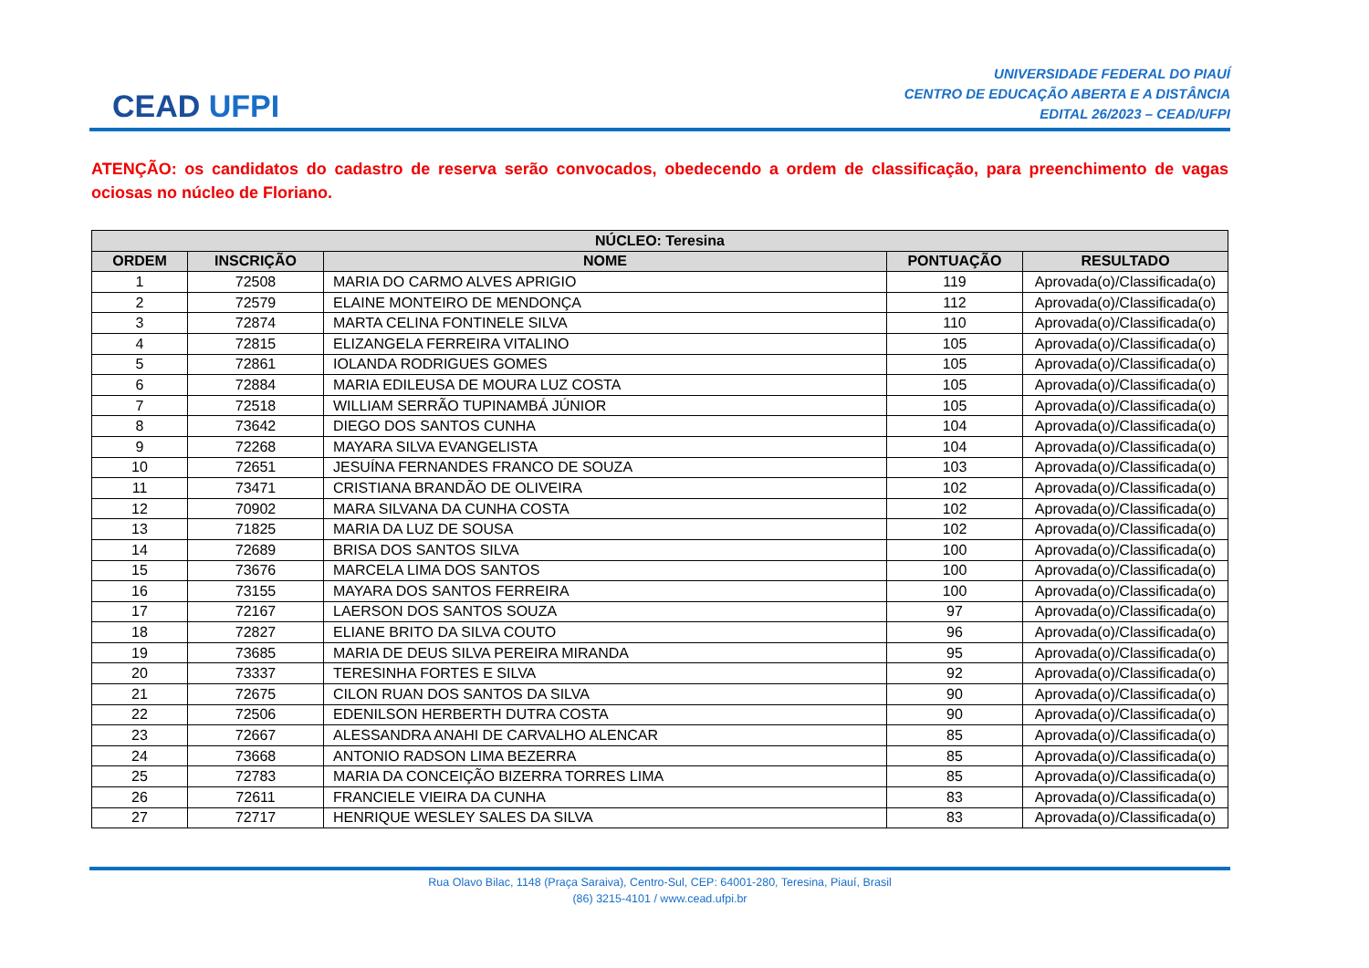CEAD UFPI
UNIVERSIDADE FEDERAL DO PIAUÍ
CENTRO DE EDUCAÇÃO ABERTA E A DISTÂNCIA
EDITAL 26/2023 – CEAD/UFPI
ATENÇÃO: os candidatos do cadastro de reserva serão convocados, obedecendo a ordem de classificação, para preenchimento de vagas ociosas no núcleo de Floriano.
| NÚCLEO: Teresina | | | | |
| --- | --- | --- | --- | --- |
| ORDEM | INSCRIÇÃO | NOME | PONTUAÇÃO | RESULTADO |
| 1 | 72508 | MARIA DO CARMO ALVES APRIGIO | 119 | Aprovada(o)/Classificada(o) |
| 2 | 72579 | ELAINE MONTEIRO DE MENDONÇA | 112 | Aprovada(o)/Classificada(o) |
| 3 | 72874 | MARTA CELINA FONTINELE SILVA | 110 | Aprovada(o)/Classificada(o) |
| 4 | 72815 | ELIZANGELA FERREIRA VITALINO | 105 | Aprovada(o)/Classificada(o) |
| 5 | 72861 | IOLANDA RODRIGUES GOMES | 105 | Aprovada(o)/Classificada(o) |
| 6 | 72884 | MARIA EDILEUSA DE MOURA LUZ COSTA | 105 | Aprovada(o)/Classificada(o) |
| 7 | 72518 | WILLIAM SERRÃO TUPINAMBÁ JÚNIOR | 105 | Aprovada(o)/Classificada(o) |
| 8 | 73642 | DIEGO DOS SANTOS CUNHA | 104 | Aprovada(o)/Classificada(o) |
| 9 | 72268 | MAYARA SILVA EVANGELISTA | 104 | Aprovada(o)/Classificada(o) |
| 10 | 72651 | JESUÍNA FERNANDES FRANCO DE SOUZA | 103 | Aprovada(o)/Classificada(o) |
| 11 | 73471 | CRISTIANA BRANDÃO DE OLIVEIRA | 102 | Aprovada(o)/Classificada(o) |
| 12 | 70902 | MARA SILVANA DA CUNHA COSTA | 102 | Aprovada(o)/Classificada(o) |
| 13 | 71825 | MARIA DA LUZ DE SOUSA | 102 | Aprovada(o)/Classificada(o) |
| 14 | 72689 | BRISA DOS SANTOS SILVA | 100 | Aprovada(o)/Classificada(o) |
| 15 | 73676 | MARCELA LIMA DOS SANTOS | 100 | Aprovada(o)/Classificada(o) |
| 16 | 73155 | MAYARA DOS SANTOS FERREIRA | 100 | Aprovada(o)/Classificada(o) |
| 17 | 72167 | LAERSON DOS SANTOS SOUZA | 97 | Aprovada(o)/Classificada(o) |
| 18 | 72827 | ELIANE BRITO DA SILVA COUTO | 96 | Aprovada(o)/Classificada(o) |
| 19 | 73685 | MARIA DE DEUS SILVA PEREIRA MIRANDA | 95 | Aprovada(o)/Classificada(o) |
| 20 | 73337 | TERESINHA FORTES E SILVA | 92 | Aprovada(o)/Classificada(o) |
| 21 | 72675 | CILON RUAN DOS SANTOS DA SILVA | 90 | Aprovada(o)/Classificada(o) |
| 22 | 72506 | EDENILSON HERBERTH DUTRA COSTA | 90 | Aprovada(o)/Classificada(o) |
| 23 | 72667 | ALESSANDRA ANAHI DE CARVALHO ALENCAR | 85 | Aprovada(o)/Classificada(o) |
| 24 | 73668 | ANTONIO RADSON LIMA BEZERRA | 85 | Aprovada(o)/Classificada(o) |
| 25 | 72783 | MARIA DA CONCEIÇÃO BIZERRA TORRES LIMA | 85 | Aprovada(o)/Classificada(o) |
| 26 | 72611 | FRANCIELE VIEIRA DA CUNHA | 83 | Aprovada(o)/Classificada(o) |
| 27 | 72717 | HENRIQUE WESLEY SALES DA SILVA | 83 | Aprovada(o)/Classificada(o) |
Rua Olavo Bilac, 1148 (Praça Saraiva), Centro-Sul, CEP: 64001-280, Teresina, Piauí, Brasil
(86) 3215-4101 / www.cead.ufpi.br